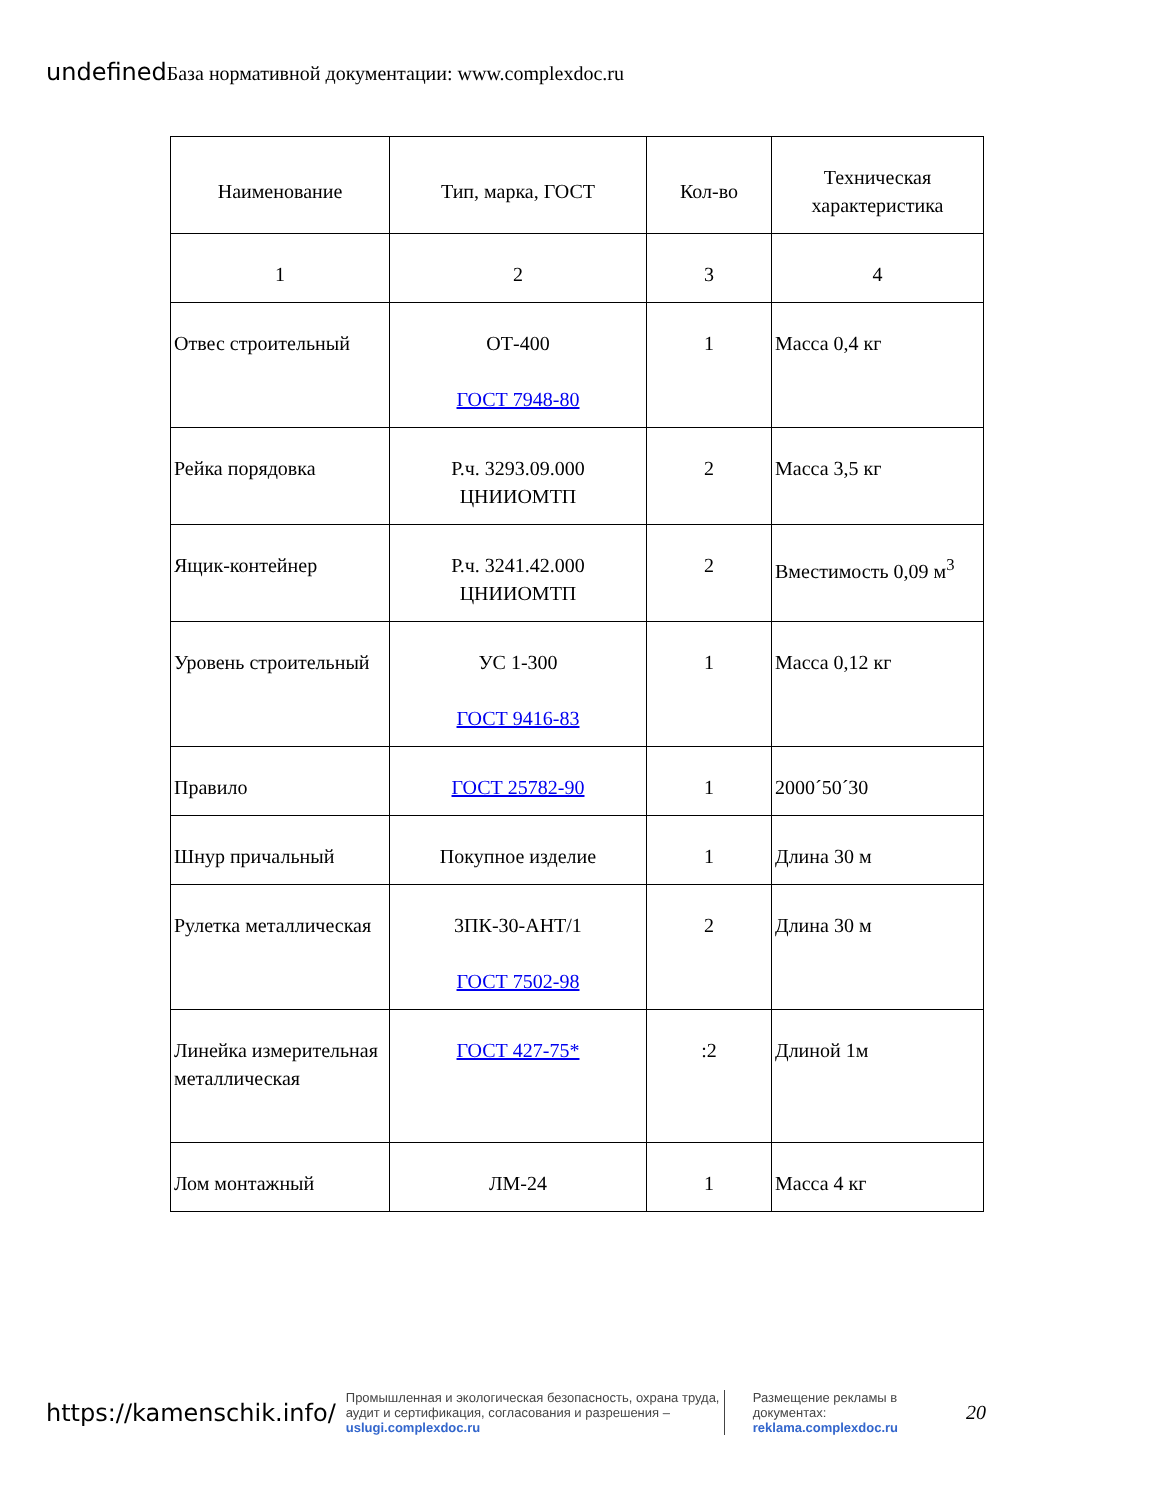undefined База нормативной документации: www.complexdoc.ru
| Наименование | Тип, марка, ГОСТ | Кол-во | Техническая характеристика |
| --- | --- | --- | --- |
| 1 | 2 | 3 | 4 |
| Отвес строительный | ОТ-400 ГОСТ 7948-80 | 1 | Масса 0,4 кг |
| Рейка порядовка | Р.ч. 3293.09.000 ЦНИИОМТП | 2 | Масса 3,5 кг |
| Ящик-контейнер | Р.ч. 3241.42.000 ЦНИИОМТП | 2 | Вместимость 0,09 м<sup>3</sup> |
| Уровень строительный | УС 1-300 ГОСТ 9416-83 | 1 | Масса 0,12 кг |
| Правило | ГОСТ 25782-90 | 1 | 2000´50´30 |
| Шнур причальный | Покупное изделие | 1 | Длина 30 м |
| Рулетка металлическая | 3ПК-30-АНТ/1 ГОСТ 7502-98 | 2 | Длина 30 м |
| Линейка измерительная металлическая | ГОСТ 427-75* | :2 | Длиной 1м |
| Лом монтажный | ЛМ-24 | 1 | Масса 4 кг |
https://kamenschik.info/
Промышленная и экологическая безопасность, охрана труда, аудит и сертификация, согласования и разрешения – uslugi.complexdoc.ru
Размещение рекламы в документах: reklama.complexdoc.ru
20